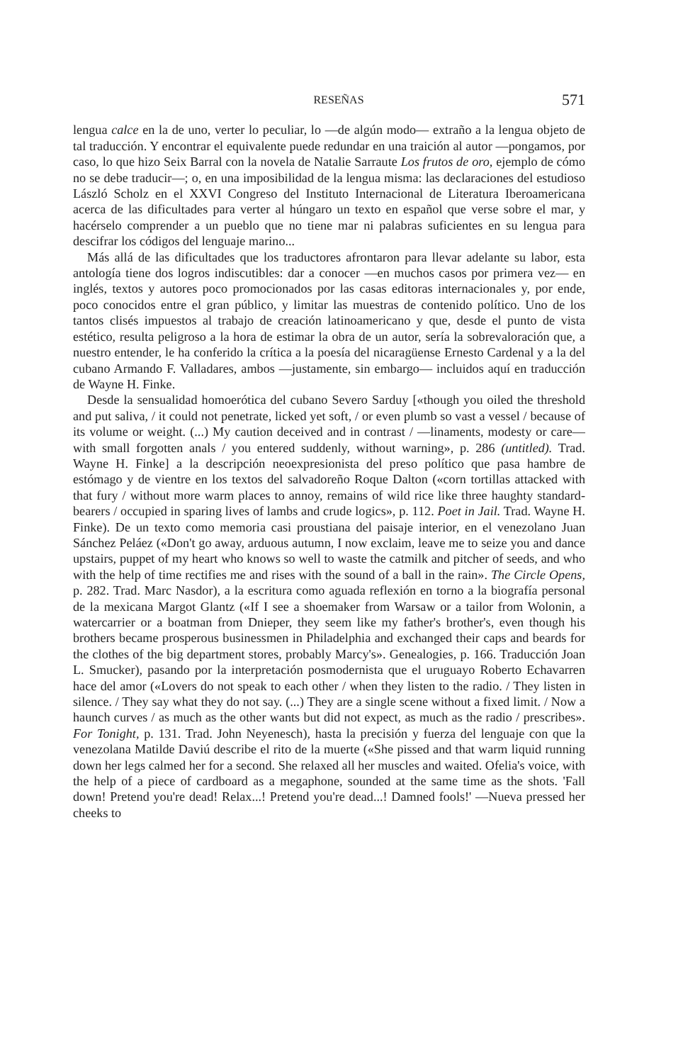RESEÑAS 571
lengua calce en la de uno, verter lo peculiar, lo —de algún modo— extraño a la lengua objeto de tal traducción. Y encontrar el equivalente puede redundar en una traición al autor —pongamos, por caso, lo que hizo Seix Barral con la novela de Natalie Sarraute Los frutos de oro, ejemplo de cómo no se debe traducir—; o, en una imposibilidad de la lengua misma: las declaraciones del estudioso László Scholz en el XXVI Congreso del Instituto Internacional de Literatura Iberoamericana acerca de las dificultades para verter al húngaro un texto en español que verse sobre el mar, y hacérselo comprender a un pueblo que no tiene mar ni palabras suficientes en su lengua para descifrar los códigos del lenguaje marino...
Más allá de las dificultades que los traductores afrontaron para llevar adelante su labor, esta antología tiene dos logros indiscutibles: dar a conocer —en muchos casos por primera vez— en inglés, textos y autores poco promocionados por las casas editoras internacionales y, por ende, poco conocidos entre el gran público, y limitar las muestras de contenido político. Uno de los tantos clisés impuestos al trabajo de creación latinoamericano y que, desde el punto de vista estético, resulta peligroso a la hora de estimar la obra de un autor, sería la sobrevaloración que, a nuestro entender, le ha conferido la crítica a la poesía del nicaragüense Ernesto Cardenal y a la del cubano Armando F. Valladares, ambos —justamente, sin embargo— incluidos aquí en traducción de Wayne H. Finke.
Desde la sensualidad homoerótica del cubano Severo Sarduy [«though you oiled the threshold and put saliva, / it could not penetrate, licked yet soft, / or even plumb so vast a vessel / because of its volume or weight. (...) My caution deceived and in contrast / —linaments, modesty or care— with small forgotten anals / you entered suddenly, without warning», p. 286 (untitled). Trad. Wayne H. Finke] a la descripción neoexpresionista del preso político que pasa hambre de estómago y de vientre en los textos del salvadoreño Roque Dalton («corn tortillas attacked with that fury / without more warm places to annoy, remains of wild rice like three haughty standard-bearers / occupied in sparing lives of lambs and crude logics», p. 112. Poet in Jail. Trad. Wayne H. Finke). De un texto como memoria casi proustiana del paisaje interior, en el venezolano Juan Sánchez Peláez («Don't go away, arduous autumn, I now exclaim, leave me to seize you and dance upstairs, puppet of my heart who knows so well to waste the catmilk and pitcher of seeds, and who with the help of time rectifies me and rises with the sound of a ball in the rain». The Circle Opens, p. 282. Trad. Marc Nasdor), a la escritura como aguada reflexión en torno a la biografía personal de la mexicana Margot Glantz («If I see a shoemaker from Warsaw or a tailor from Wolonin, a watercarrier or a boatman from Dnieper, they seem like my father's brother's, even though his brothers became prosperous businessmen in Philadelphia and exchanged their caps and beards for the clothes of the big department stores, probably Marcy's». Genealogies, p. 166. Traducción Joan L. Smucker), pasando por la interpretación posmodernista que el uruguayo Roberto Echavarren hace del amor («Lovers do not speak to each other / when they listen to the radio. / They listen in silence. / They say what they do not say. (...) They are a single scene without a fixed limit. / Now a haunch curves / as much as the other wants but did not expect, as much as the radio / prescribes». For Tonight, p. 131. Trad. John Neyenesch), hasta la precisión y fuerza del lenguaje con que la venezolana Matilde Daviú describe el rito de la muerte («She pissed and that warm liquid running down her legs calmed her for a second. She relaxed all her muscles and waited. Ofelia's voice, with the help of a piece of cardboard as a megaphone, sounded at the same time as the shots. 'Fall down! Pretend you're dead! Relax...! Pretend you're dead...! Damned fools!' —Nueva pressed her cheeks to